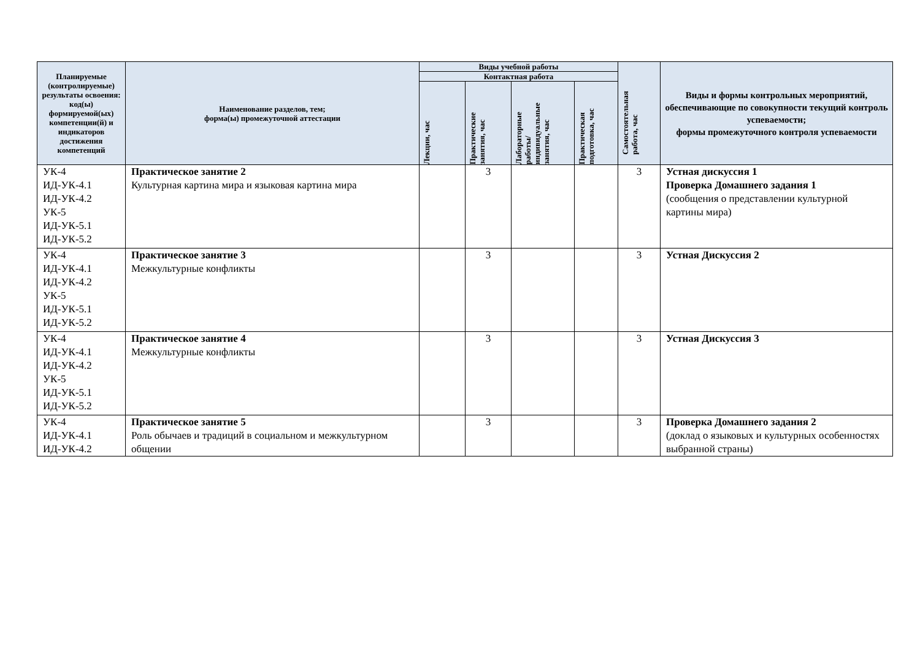| Планируемые (контролируемые) результаты освоения: код(ы) формируемой(ых) компетенции(й) и индикаторов достижения компетенций | Наименование разделов, тем; форма(ы) промежуточной аттестации | Виды учебной работы | | | | Самостоятельная работа, час | Виды и формы контрольных мероприятий, обеспечивающие по совокупности текущий контроль успеваемости; формы промежуточного контроля успеваемости |
| --- | --- | --- | --- | --- | --- | --- | --- |
| | | Контактная работа | | | | | |
| | | Лекции, час | Практические занятия, час | Лабораторные работы/ индивидуальные занятия, час | Практическая подготовка, час | | |
| УК-4 ИД-УК-4.1 ИД-УК-4.2 УК-5 ИД-УК-5.1 ИД-УК-5.2 | Практическое занятие 2 Культурная картина мира и языковая картина мира | | 3 | | | 3 | Устная дискуссия 1 Проверка Домашнего задания 1 (сообщения о представлении культурной картины мира) |
| УК-4 ИД-УК-4.1 ИД-УК-4.2 УК-5 ИД-УК-5.1 ИД-УК-5.2 | Практическое занятие 3 Межкультурные конфликты | | 3 | | | 3 | Устная Дискуссия 2 |
| УК-4 ИД-УК-4.1 ИД-УК-4.2 УК-5 ИД-УК-5.1 ИД-УК-5.2 | Практическое занятие 4 Межкультурные конфликты | | 3 | | | 3 | Устная Дискуссия 3 |
| УК-4 ИД-УК-4.1 ИД-УК-4.2 | Практическое занятие 5 Роль обычаев и традиций в социальном и межкультурном общении | | 3 | | | 3 | Проверка Домашнего задания 2 (доклад о языковых и культурных особенностях выбранной страны) |